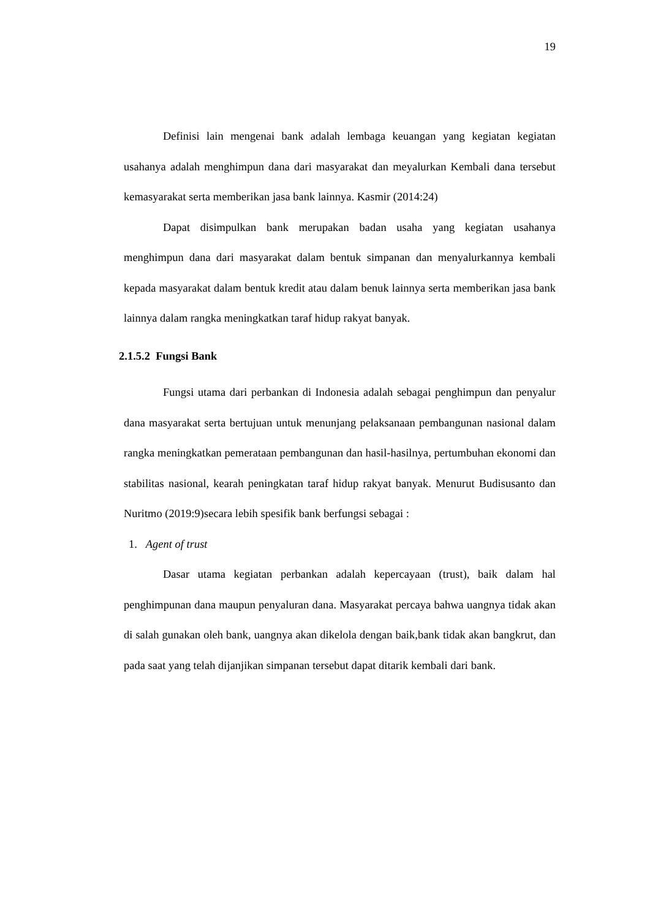19
Definisi lain mengenai bank adalah lembaga keuangan yang kegiatan kegiatan usahanya adalah menghimpun dana dari masyarakat dan meyalurkan Kembali dana tersebut kemasyarakat serta memberikan jasa bank lainnya. Kasmir (2014:24)
Dapat disimpulkan bank merupakan badan usaha yang kegiatan usahanya menghimpun dana dari masyarakat dalam bentuk simpanan dan menyalurkannya kembali kepada masyarakat dalam bentuk kredit atau dalam benuk lainnya serta memberikan jasa bank lainnya dalam rangka meningkatkan taraf hidup rakyat banyak.
2.1.5.2 Fungsi Bank
Fungsi utama dari perbankan di Indonesia adalah sebagai penghimpun dan penyalur dana masyarakat serta bertujuan untuk menunjang pelaksanaan pembangunan nasional dalam rangka meningkatkan pemerataan pembangunan dan hasil-hasilnya, pertumbuhan ekonomi dan stabilitas nasional, kearah peningkatan taraf hidup rakyat banyak. Menurut Budisusanto dan Nuritmo (2019:9)secara lebih spesifik bank berfungsi sebagai :
1. Agent of trust
Dasar utama kegiatan perbankan adalah kepercayaan (trust), baik dalam hal penghimpunan dana maupun penyaluran dana. Masyarakat percaya bahwa uangnya tidak akan di salah gunakan oleh bank, uangnya akan dikelola dengan baik,bank tidak akan bangkrut, dan pada saat yang telah dijanjikan simpanan tersebut dapat ditarik kembali dari bank.